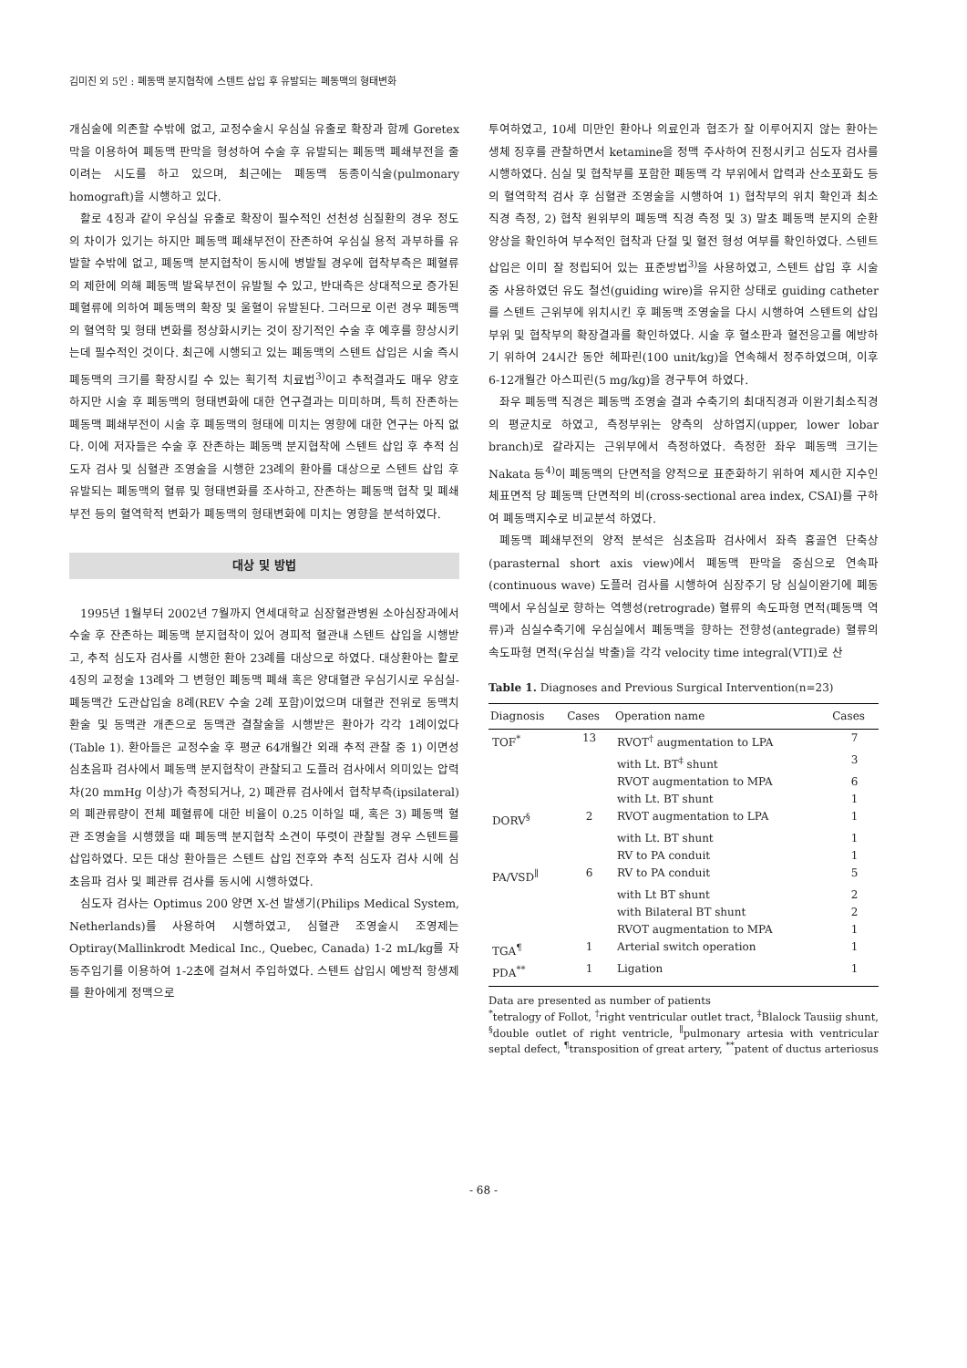김미진 외 5인 : 폐동맥 분지협착에 스텐트 삽입 후 유발되는 폐동맥의 형태변화
개심술에 의존할 수밖에 없고, 교정수술시 우심실 유출로 확장과 함께 Goretex막을 이용하여 폐동맥 판막을 형성하여 수술 후 유발되는 폐동맥 폐쇄부전을 줄이려는 시도를 하고 있으며, 최근에는 폐동맥 동종이식술(pulmonary homograft)을 시행하고 있다.
활로 4징과 같이 우심실 유출로 확장이 필수적인 선천성 심질환의 경우 정도의 차이가 있기는 하지만 폐동맥 폐쇄부전이 잔존하여 우심실 용적 과부하를 유발할 수밖에 없고, 폐동맥 분지협착이 동시에 병발될 경우에 협착부측은 폐혈류의 제한에 의해 폐동맥 발육부전이 유발될 수 있고, 반대측은 상대적으로 증가된 폐혈류에 의하여 폐동맥의 확장 및 울혈이 유발된다. 그러므로 이런 경우 폐동맥의 혈역학 및 형태 변화를 정상화시키는 것이 장기적인 수술 후 예후를 향상시키는데 필수적인 것이다. 최근에 시행되고 있는 폐동맥의 스텐트 삽입은 시술 즉시 폐동맥의 크기를 확장시킬 수 있는 획기적 치료법<sup>3)</sup>이고 추적결과도 매우 양호하지만 시술 후 폐동맥의 형태변화에 대한 연구결과는 미미하며, 특히 잔존하는 폐동맥 폐쇄부전이 시술 후 폐동맥의 형태에 미치는 영향에 대한 연구는 아직 없다. 이에 저자들은 수술 후 잔존하는 폐동맥 분지협착에 스텐트 삽입 후 추적 심도자 검사 및 심혈관 조영술을 시행한 23례의 환아를 대상으로 스텐트 삽입 후 유발되는 폐동맥의 혈류 및 형태변화를 조사하고, 잔존하는 폐동맥 협착 및 폐쇄부전 등의 혈역학적 변화가 폐동맥의 형태변화에 미치는 영향을 분석하였다.
대상 및 방법
1995년 1월부터 2002년 7월까지 연세대학교 심장혈관병원 소아심장과에서 수술 후 잔존하는 폐동맥 분지협착이 있어 경피적 혈관내 스텐트 삽입을 시행받고, 추적 심도자 검사를 시행한 환아 23례를 대상으로 하였다. 대상환아는 활로 4징의 교정술 13례와 그 변형인 폐동맥 폐쇄 혹은 양대혈관 우심기시로 우심실-폐동맥간 도관삽입술 8례(REV 수술 2례 포함)이었으며 대혈관 전위로 동맥치환술 및 동맥관 개존으로 동맥관 결찰술을 시행받은 환아가 각각 1례이었다(Table 1). 환아들은 교정수술 후 평균 64개월간 외래 추적 관찰 중 1) 이면성 심초음파 검사에서 폐동맥 분지협착이 관찰되고 도플러 검사에서 의미있는 압력차(20 mmHg 이상)가 측정되거나, 2) 폐관류 검사에서 협착부측(ipsilateral)의 폐관류량이 전체 폐혈류에 대한 비율이 0.25 이하일 때, 혹은 3) 폐동맥 혈관 조영술을 시행했을 때 폐동맥 분지협착 소견이 뚜렷이 관찰될 경우 스텐트를 삽입하였다. 모든 대상 환아들은 스텐트 삽입 전후와 추적 심도자 검사 시에 심초음파 검사 및 폐관류 검사를 동시에 시행하였다.
심도자 검사는 Optimus 200 양면 X-선 발생기(Philips Medical System, Netherlands)를 사용하여 시행하였고, 심혈관 조영술시 조영제는 Optiray(Mallinkrodt Medical Inc., Quebec, Canada) 1-2 mL/kg를 자동주입기를 이용하여 1-2초에 걸쳐서 주입하였다. 스텐트 삽입시 예방적 항생제를 환아에게 정맥으로
투여하였고, 10세 미만인 환아나 의료인과 협조가 잘 이루어지지 않는 환아는 생체 징후를 관찰하면서 ketamine을 정맥 주사하여 진정시키고 심도자 검사를 시행하였다. 심실 및 협착부를 포함한 폐동맥 각 부위에서 압력과 산소포화도 등의 혈역학적 검사 후 심혈관 조영술을 시행하여 1) 협착부의 위치 확인과 최소직경 측정, 2) 협착 원위부의 폐동맥 직경 측정 및 3) 말초 폐동맥 분지의 순환양상을 확인하여 부수적인 협착과 단절 및 혈전 형성 여부를 확인하였다. 스텐트 삽입은 이미 잘 정립되어 있는 표준방법<sup>3)</sup>을 사용하였고, 스텐트 삽입 후 시술 중 사용하였던 유도 철선(guiding wire)을 유지한 상태로 guiding catheter를 스텐트 근위부에 위치시킨 후 폐동맥 조영술을 다시 시행하여 스텐트의 삽입부위 및 협착부의 확장결과를 확인하였다. 시술 후 혈소판과 혈전응고를 예방하기 위하여 24시간 동안 헤파린(100 unit/kg)을 연속해서 정주하였으며, 이후 6-12개월간 아스피린(5 mg/kg)을 경구투여 하였다.
좌우 폐동맥 직경은 폐동맥 조영술 결과 수축기의 최대직경과 이완기최소직경의 평균치로 하였고, 측정부위는 양측의 상하엽지(upper, lower lobar branch)로 갈라지는 근위부에서 측정하였다. 측정한 좌우 폐동맥 크기는 Nakata 등<sup>4)</sup>이 폐동맥의 단면적을 양적으로 표준화하기 위하여 제시한 지수인 체표면적 당 폐동맥 단면적의 비(cross-sectional area index, CSAI)를 구하여 폐동맥지수로 비교분석 하였다.
폐동맥 폐쇄부전의 양적 분석은 심초음파 검사에서 좌측 흉골연 단축상(parasternal short axis view)에서 폐동맥 판막을 중심으로 연속파(continuous wave) 도플러 검사를 시행하여 심장주기 당 심실이완기에 폐동맥에서 우심실로 향하는 역행성(retrograde) 혈류의 속도파형 면적(폐동맥 역류)과 심실수축기에 우심실에서 폐동맥을 향하는 전향성(antegrade) 혈류의 속도파형 면적(우심실 박출)을 각각 velocity time integral(VTI)로 산
Table 1. Diagnoses and Previous Surgical Intervention(n=23)
| Diagnosis | Cases | Operation name | Cases |
| --- | --- | --- | --- |
| TOF<sup>*</sup> | 13 | RVOT<sup>†</sup> augmentation to LPA | 7 |
| | | with Lt. BT<sup>‡</sup> shunt | 3 |
| | | RVOT augmentation to MPA | 6 |
| | | with Lt. BT shunt | 1 |
| DORV<sup>§</sup> | 2 | RVOT augmentation to LPA | 1 |
| | | with Lt. BT shunt | 1 |
| | | RV to PA conduit | 1 |
| PA/VSD<sup>∥</sup> | 6 | RV to PA conduit | 5 |
| | | with Lt BT shunt | 2 |
| | | with Bilateral BT shunt | 2 |
| | | RVOT augmentation to MPA | 1 |
| TGA<sup>¶</sup> | 1 | Arterial switch operation | 1 |
| PDA<sup>**</sup> | 1 | Ligation | 1 |
Data are presented as number of patients
<sup>*</sup> tetralogy of Follot, <sup>†</sup>right ventricular outlet tract, <sup>‡</sup>Blalock Tausiig shunt, <sup>§</sup>double outlet of right ventricle, <sup>∥</sup>pulmonary artesia with ventricular septal defect, <sup>¶</sup>transposition of great artery, <sup>**</sup>patent of ductus arteriosus
- 68 -